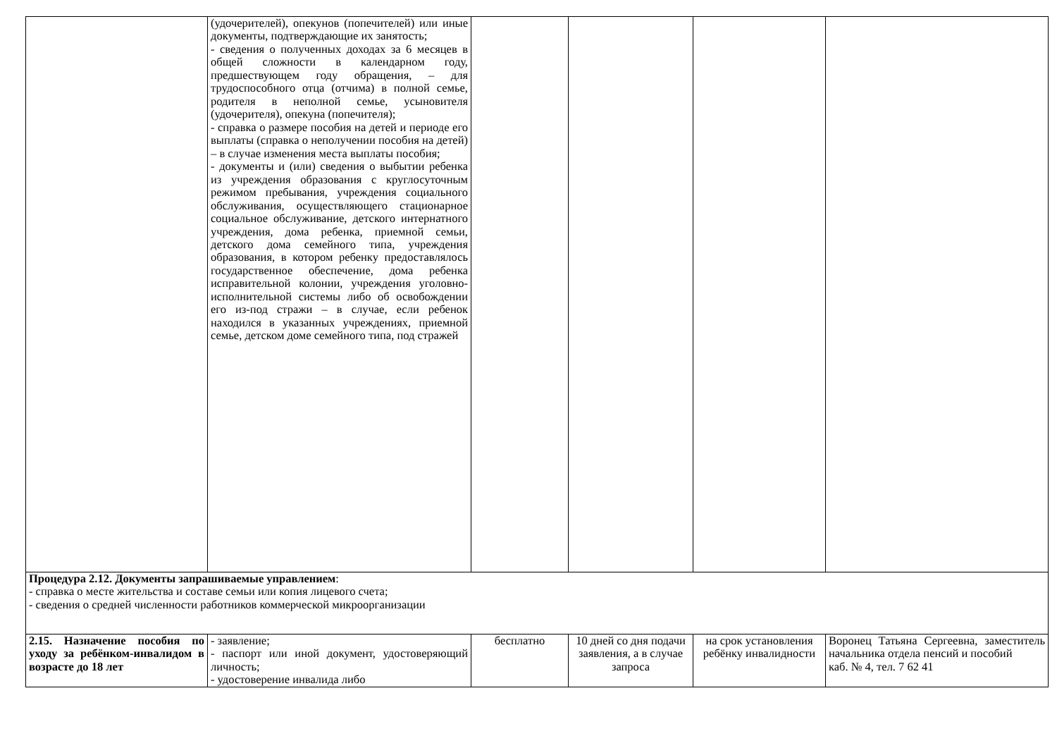| | (удочерителей), опекунов (попечителей) или иные документы, подтверждающие их занятость; - сведения о полученных доходах за 6 месяцев в общей сложности в календарном году, предшествующем году обращения, – для трудоспособного отца (отчима) в полной семье, родителя в неполной семье, усыновителя (удочерителя), опекуна (попечителя); - справка о размере пособия на детей и периоде его выплаты (справка о неполучении пособия на детей) – в случае изменения места выплаты пособия; - документы и (или) сведения о выбытии ребенка из учреждения образования с круглосуточным режимом пребывания, учреждения социального обслуживания, осуществляющего стационарное социальное обслуживание, детского интернатного учреждения, дома ребенка, приемной семьи, детского дома семейного типа, учреждения образования, в котором ребенку предоставлялось государственное обеспечение, дома ребенка исправительной колонии, учреждения уголовно-исполнительной системы либо об освобождении его из-под стражи – в случае, если ребенок находился в указанных учреждениях, приемной семье, детском доме семейного типа, под стражей | | | | |
| Процедура 2.12. Документы запрашиваемые управлением : - справка о месте жительства и составе семьи или копия лицевого счета; - сведения о средней численности работников коммерческой микроорганизации | | | | | |
| 2.15. Назначение пособия по уходу за ребёнком-инвалидом в возрасте до 18 лет | - заявление; - паспорт или иной документ, удостоверяющий личность; - удостоверение инвалида либо | бесплатно | 10 дней со дня подачи заявления, а в случае запроса | на срок установления ребёнку инвалидности | Воронец Татьяна Сергеевна, заместитель начальника отдела пенсий и пособий каб. № 4, тел. 7 62 41 |